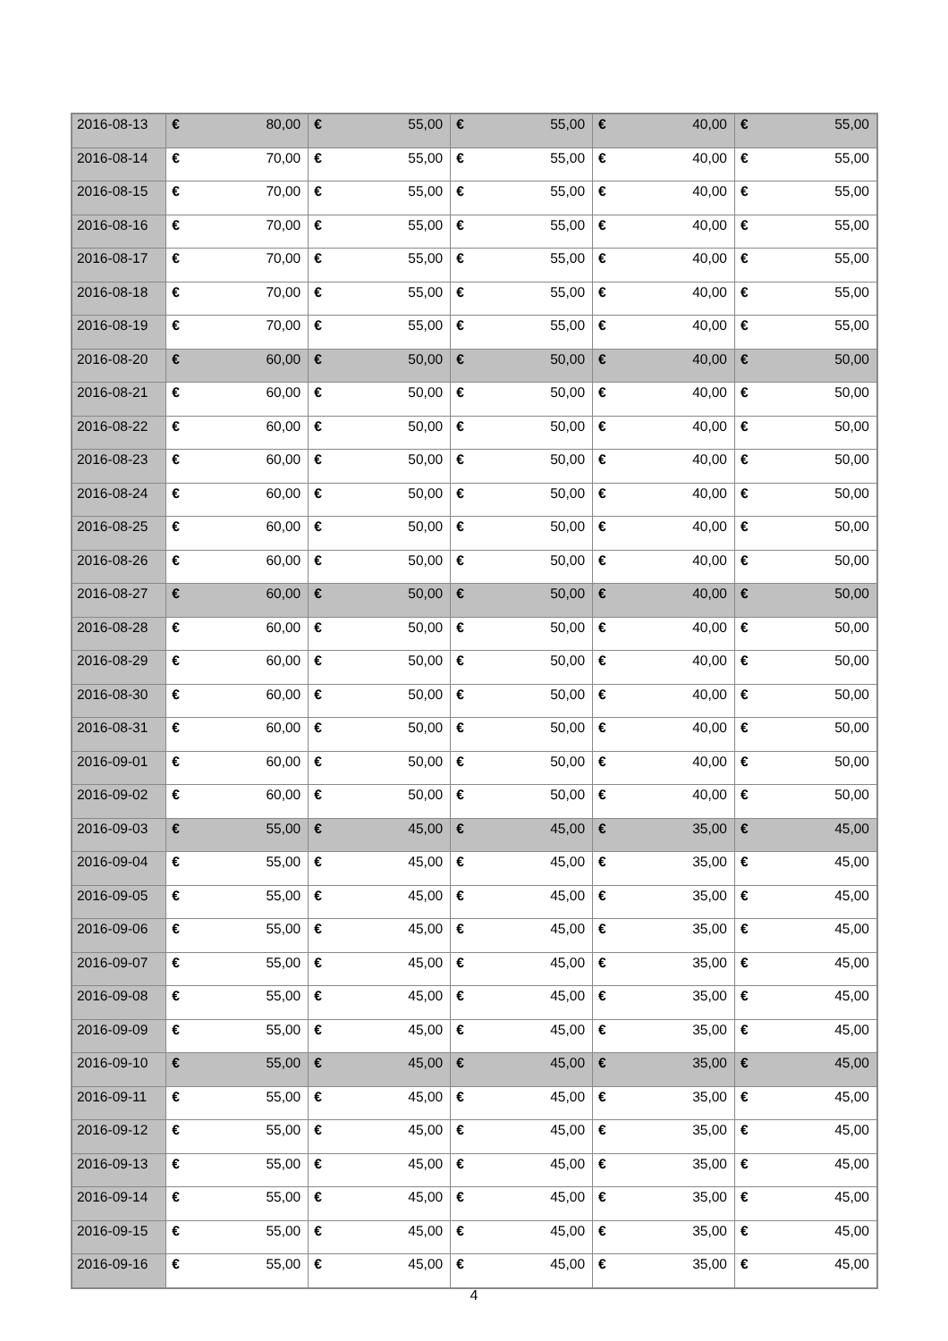| 2016-08-13 | € | 80,00 | € | 55,00 | € | 55,00 | € | 40,00 | € | 55,00 |
| 2016-08-14 | € | 70,00 | € | 55,00 | € | 55,00 | € | 40,00 | € | 55,00 |
| 2016-08-15 | € | 70,00 | € | 55,00 | € | 55,00 | € | 40,00 | € | 55,00 |
| 2016-08-16 | € | 70,00 | € | 55,00 | € | 55,00 | € | 40,00 | € | 55,00 |
| 2016-08-17 | € | 70,00 | € | 55,00 | € | 55,00 | € | 40,00 | € | 55,00 |
| 2016-08-18 | € | 70,00 | € | 55,00 | € | 55,00 | € | 40,00 | € | 55,00 |
| 2016-08-19 | € | 70,00 | € | 55,00 | € | 55,00 | € | 40,00 | € | 55,00 |
| 2016-08-20 | € | 60,00 | € | 50,00 | € | 50,00 | € | 40,00 | € | 50,00 |
| 2016-08-21 | € | 60,00 | € | 50,00 | € | 50,00 | € | 40,00 | € | 50,00 |
| 2016-08-22 | € | 60,00 | € | 50,00 | € | 50,00 | € | 40,00 | € | 50,00 |
| 2016-08-23 | € | 60,00 | € | 50,00 | € | 50,00 | € | 40,00 | € | 50,00 |
| 2016-08-24 | € | 60,00 | € | 50,00 | € | 50,00 | € | 40,00 | € | 50,00 |
| 2016-08-25 | € | 60,00 | € | 50,00 | € | 50,00 | € | 40,00 | € | 50,00 |
| 2016-08-26 | € | 60,00 | € | 50,00 | € | 50,00 | € | 40,00 | € | 50,00 |
| 2016-08-27 | € | 60,00 | € | 50,00 | € | 50,00 | € | 40,00 | € | 50,00 |
| 2016-08-28 | € | 60,00 | € | 50,00 | € | 50,00 | € | 40,00 | € | 50,00 |
| 2016-08-29 | € | 60,00 | € | 50,00 | € | 50,00 | € | 40,00 | € | 50,00 |
| 2016-08-30 | € | 60,00 | € | 50,00 | € | 50,00 | € | 40,00 | € | 50,00 |
| 2016-08-31 | € | 60,00 | € | 50,00 | € | 50,00 | € | 40,00 | € | 50,00 |
| 2016-09-01 | € | 60,00 | € | 50,00 | € | 50,00 | € | 40,00 | € | 50,00 |
| 2016-09-02 | € | 60,00 | € | 50,00 | € | 50,00 | € | 40,00 | € | 50,00 |
| 2016-09-03 | € | 55,00 | € | 45,00 | € | 45,00 | € | 35,00 | € | 45,00 |
| 2016-09-04 | € | 55,00 | € | 45,00 | € | 45,00 | € | 35,00 | € | 45,00 |
| 2016-09-05 | € | 55,00 | € | 45,00 | € | 45,00 | € | 35,00 | € | 45,00 |
| 2016-09-06 | € | 55,00 | € | 45,00 | € | 45,00 | € | 35,00 | € | 45,00 |
| 2016-09-07 | € | 55,00 | € | 45,00 | € | 45,00 | € | 35,00 | € | 45,00 |
| 2016-09-08 | € | 55,00 | € | 45,00 | € | 45,00 | € | 35,00 | € | 45,00 |
| 2016-09-09 | € | 55,00 | € | 45,00 | € | 45,00 | € | 35,00 | € | 45,00 |
| 2016-09-10 | € | 55,00 | € | 45,00 | € | 45,00 | € | 35,00 | € | 45,00 |
| 2016-09-11 | € | 55,00 | € | 45,00 | € | 45,00 | € | 35,00 | € | 45,00 |
| 2016-09-12 | € | 55,00 | € | 45,00 | € | 45,00 | € | 35,00 | € | 45,00 |
| 2016-09-13 | € | 55,00 | € | 45,00 | € | 45,00 | € | 35,00 | € | 45,00 |
| 2016-09-14 | € | 55,00 | € | 45,00 | € | 45,00 | € | 35,00 | € | 45,00 |
| 2016-09-15 | € | 55,00 | € | 45,00 | € | 45,00 | € | 35,00 | € | 45,00 |
| 2016-09-16 | € | 55,00 | € | 45,00 | € | 45,00 | € | 35,00 | € | 45,00 |
4